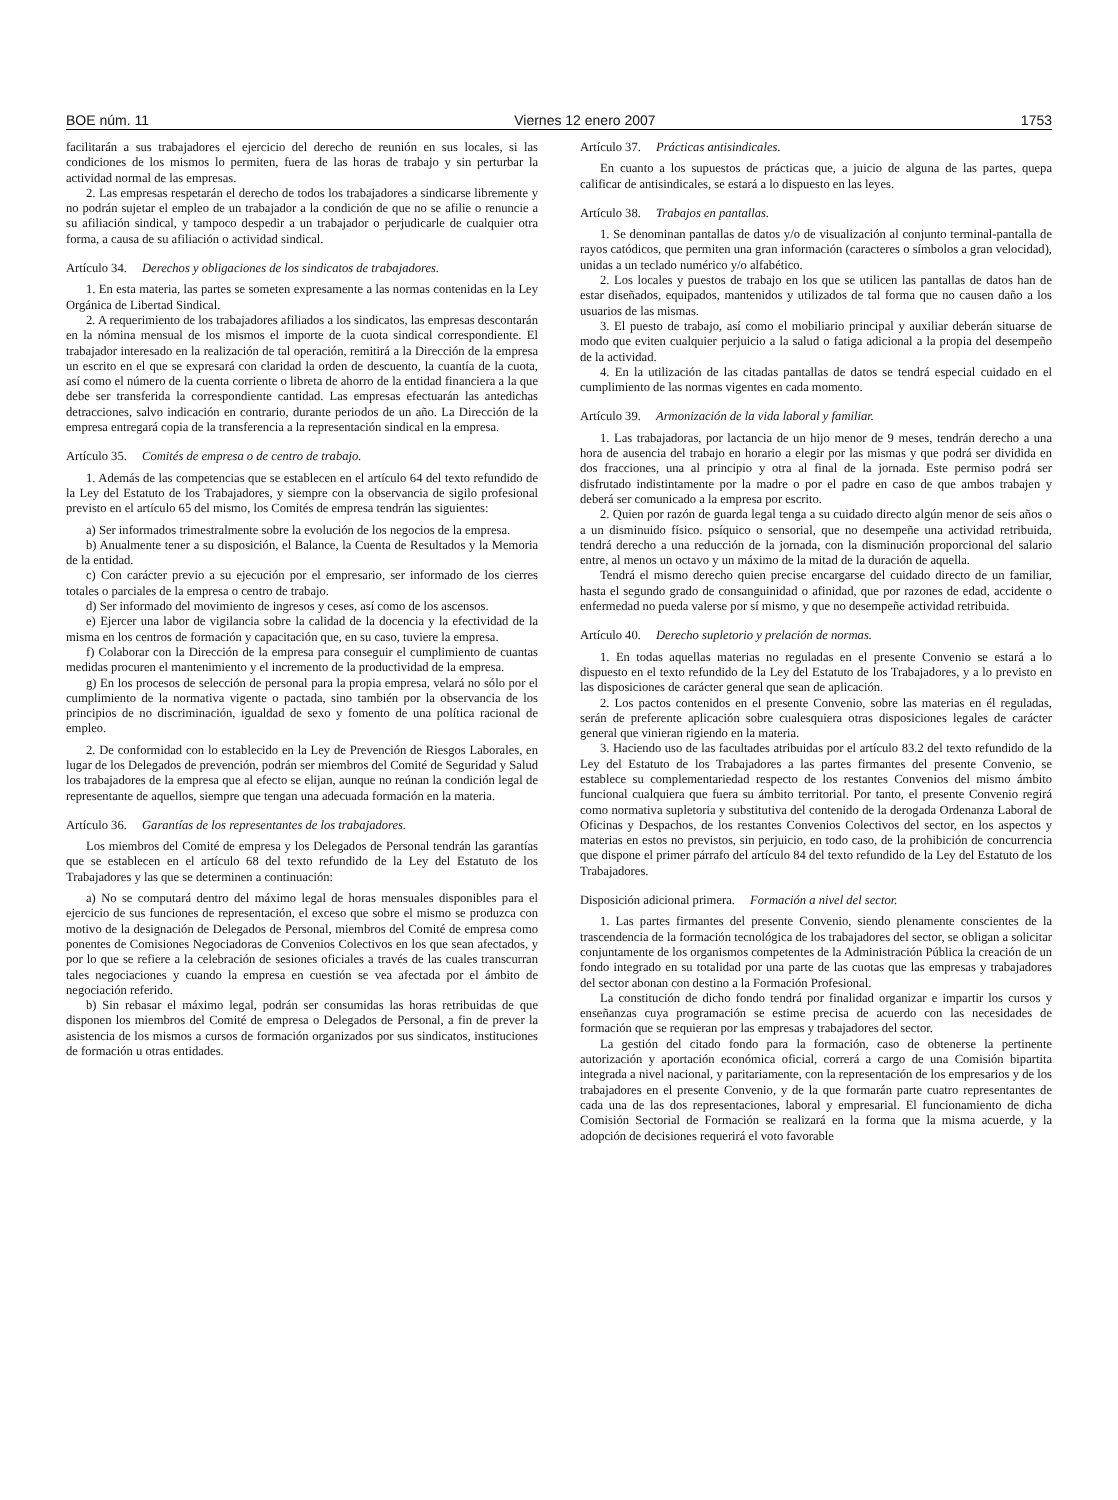BOE núm. 11 Viernes 12 enero 2007 1753
facilitarán a sus trabajadores el ejercicio del derecho de reunión en sus locales, si las condiciones de los mismos lo permiten, fuera de las horas de trabajo y sin perturbar la actividad normal de las empresas.
2. Las empresas respetarán el derecho de todos los trabajadores a sindicarse libremente y no podrán sujetar el empleo de un trabajador a la condición de que no se afilie o renuncie a su afiliación sindical, y tampoco despedir a un trabajador o perjudicarle de cualquier otra forma, a causa de su afiliación o actividad sindical.
Artículo 34. Derechos y obligaciones de los sindicatos de trabajadores.
1. En esta materia, las partes se someten expresamente a las normas contenidas en la Ley Orgánica de Libertad Sindical.
2. A requerimiento de los trabajadores afiliados a los sindicatos, las empresas descontarán en la nómina mensual de los mismos el importe de la cuota sindical correspondiente. El trabajador interesado en la realización de tal operación, remitirá a la Dirección de la empresa un escrito en el que se expresará con claridad la orden de descuento, la cuantía de la cuota, así como el número de la cuenta corriente o libreta de ahorro de la entidad financiera a la que debe ser transferida la correspondiente cantidad. Las empresas efectuarán las antedichas detracciones, salvo indicación en contrario, durante periodos de un año. La Dirección de la empresa entregará copia de la transferencia a la representación sindical en la empresa.
Artículo 35. Comités de empresa o de centro de trabajo.
1. Además de las competencias que se establecen en el artículo 64 del texto refundido de la Ley del Estatuto de los Trabajadores, y siempre con la observancia de sigilo profesional previsto en el artículo 65 del mismo, los Comités de empresa tendrán las siguientes:
a) Ser informados trimestralmente sobre la evolución de los negocios de la empresa.
b) Anualmente tener a su disposición, el Balance, la Cuenta de Resultados y la Memoria de la entidad.
c) Con carácter previo a su ejecución por el empresario, ser informado de los cierres totales o parciales de la empresa o centro de trabajo.
d) Ser informado del movimiento de ingresos y ceses, así como de los ascensos.
e) Ejercer una labor de vigilancia sobre la calidad de la docencia y la efectividad de la misma en los centros de formación y capacitación que, en su caso, tuviere la empresa.
f) Colaborar con la Dirección de la empresa para conseguir el cumplimiento de cuantas medidas procuren el mantenimiento y el incremento de la productividad de la empresa.
g) En los procesos de selección de personal para la propia empresa, velará no sólo por el cumplimiento de la normativa vigente o pactada, sino también por la observancia de los principios de no discriminación, igualdad de sexo y fomento de una política racional de empleo.
2. De conformidad con lo establecido en la Ley de Prevención de Riesgos Laborales, en lugar de los Delegados de prevención, podrán ser miembros del Comité de Seguridad y Salud los trabajadores de la empresa que al efecto se elijan, aunque no reúnan la condición legal de representante de aquellos, siempre que tengan una adecuada formación en la materia.
Artículo 36. Garantías de los representantes de los trabajadores.
Los miembros del Comité de empresa y los Delegados de Personal tendrán las garantías que se establecen en el artículo 68 del texto refundido de la Ley del Estatuto de los Trabajadores y las que se determinen a continuación:
a) No se computará dentro del máximo legal de horas mensuales disponibles para el ejercicio de sus funciones de representación, el exceso que sobre el mismo se produzca con motivo de la designación de Delegados de Personal, miembros del Comité de empresa como ponentes de Comisiones Negociadoras de Convenios Colectivos en los que sean afectados, y por lo que se refiere a la celebración de sesiones oficiales a través de las cuales transcurran tales negociaciones y cuando la empresa en cuestión se vea afectada por el ámbito de negociación referido.
b) Sin rebasar el máximo legal, podrán ser consumidas las horas retribuidas de que disponen los miembros del Comité de empresa o Delegados de Personal, a fin de prever la asistencia de los mismos a cursos de formación organizados por sus sindicatos, instituciones de formación u otras entidades.
Artículo 37. Prácticas antisindicales.
En cuanto a los supuestos de prácticas que, a juicio de alguna de las partes, quepa calificar de antisindicales, se estará a lo dispuesto en las leyes.
Artículo 38. Trabajos en pantallas.
1. Se denominan pantallas de datos y/o de visualización al conjunto terminal-pantalla de rayos catódicos, que permiten una gran información (caracteres o símbolos a gran velocidad), unidas a un teclado numérico y/o alfabético.
2. Los locales y puestos de trabajo en los que se utilicen las pantallas de datos han de estar diseñados, equipados, mantenidos y utilizados de tal forma que no causen daño a los usuarios de las mismas.
3. El puesto de trabajo, así como el mobiliario principal y auxiliar deberán situarse de modo que eviten cualquier perjuicio a la salud o fatiga adicional a la propia del desempeño de la actividad.
4. En la utilización de las citadas pantallas de datos se tendrá especial cuidado en el cumplimiento de las normas vigentes en cada momento.
Artículo 39. Armonización de la vida laboral y familiar.
1. Las trabajadoras, por lactancia de un hijo menor de 9 meses, tendrán derecho a una hora de ausencia del trabajo en horario a elegir por las mismas y que podrá ser dividida en dos fracciones, una al principio y otra al final de la jornada. Este permiso podrá ser disfrutado indistintamente por la madre o por el padre en caso de que ambos trabajen y deberá ser comunicado a la empresa por escrito.
2. Quien por razón de guarda legal tenga a su cuidado directo algún menor de seis años o a un disminuido físico. psíquico o sensorial, que no desempeñe una actividad retribuida, tendrá derecho a una reducción de la jornada, con la disminución proporcional del salario entre, al menos un octavo y un máximo de la mitad de la duración de aquella.
Tendrá el mismo derecho quien precise encargarse del cuidado directo de un familiar, hasta el segundo grado de consanguinidad o afinidad, que por razones de edad, accidente o enfermedad no pueda valerse por sí mismo, y que no desempeñe actividad retribuida.
Artículo 40. Derecho supletorio y prelación de normas.
1. En todas aquellas materias no reguladas en el presente Convenio se estará a lo dispuesto en el texto refundido de la Ley del Estatuto de los Trabajadores, y a lo previsto en las disposiciones de carácter general que sean de aplicación.
2. Los pactos contenidos en el presente Convenio, sobre las materias en él reguladas, serán de preferente aplicación sobre cualesquiera otras disposiciones legales de carácter general que vinieran rigiendo en la materia.
3. Haciendo uso de las facultades atribuidas por el artículo 83.2 del texto refundido de la Ley del Estatuto de los Trabajadores a las partes firmantes del presente Convenio, se establece su complementariedad respecto de los restantes Convenios del mismo ámbito funcional cualquiera que fuera su ámbito territorial. Por tanto, el presente Convenio regirá como normativa supletoria y substitutiva del contenido de la derogada Ordenanza Laboral de Oficinas y Despachos, de los restantes Convenios Colectivos del sector, en los aspectos y materias en estos no previstos, sin perjuicio, en todo caso, de la prohibición de concurrencia que dispone el primer párrafo del artículo 84 del texto refundido de la Ley del Estatuto de los Trabajadores.
Disposición adicional primera. Formación a nivel del sector.
1. Las partes firmantes del presente Convenio, siendo plenamente conscientes de la trascendencia de la formación tecnológica de los trabajadores del sector, se obligan a solicitar conjuntamente de los organismos competentes de la Administración Pública la creación de un fondo integrado en su totalidad por una parte de las cuotas que las empresas y trabajadores del sector abonan con destino a la Formación Profesional.
La constitución de dicho fondo tendrá por finalidad organizar e impartir los cursos y enseñanzas cuya programación se estime precisa de acuerdo con las necesidades de formación que se requieran por las empresas y trabajadores del sector.
La gestión del citado fondo para la formación, caso de obtenerse la pertinente autorización y aportación económica oficial, correrá a cargo de una Comisión bipartita integrada a nivel nacional, y paritariamente, con la representación de los empresarios y de los trabajadores en el presente Convenio, y de la que formarán parte cuatro representantes de cada una de las dos representaciones, laboral y empresarial. El funcionamiento de dicha Comisión Sectorial de Formación se realizará en la forma que la misma acuerde, y la adopción de decisiones requerirá el voto favorable